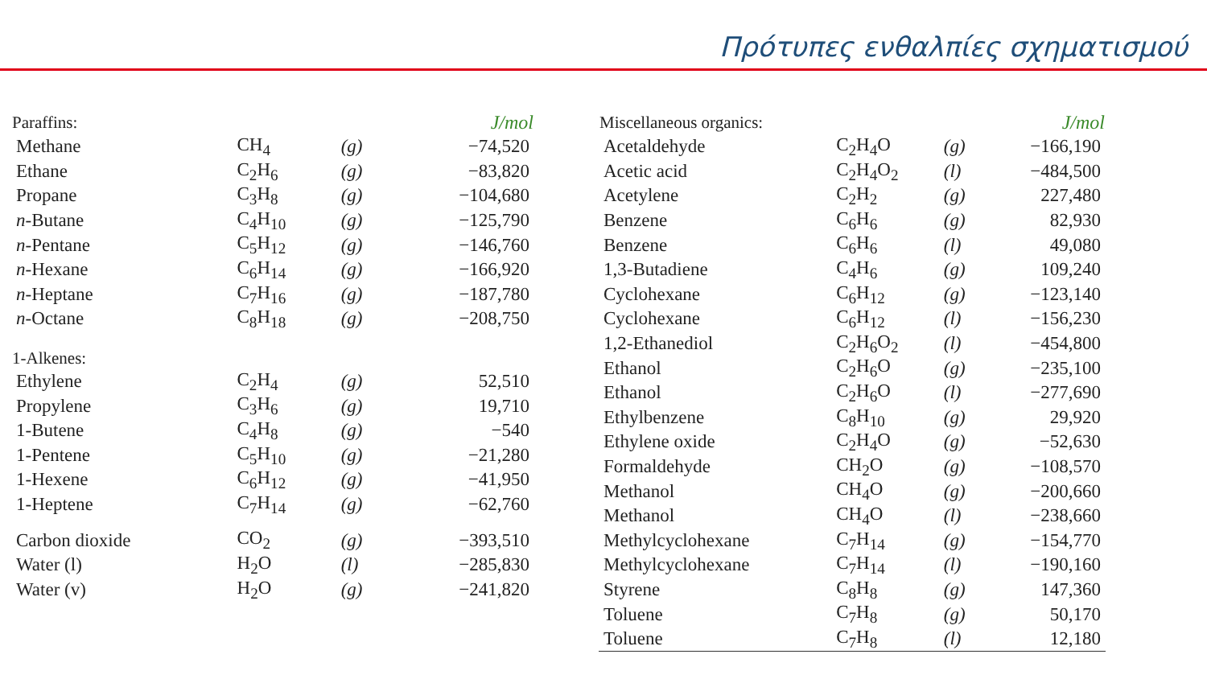Πρότυπες ενθαλπίες σχηματισμού
| Paraffins: | | | J/mol |
| --- | --- | --- | --- |
| Methane | CH<sub>4</sub> | (g) | −74,520 |
| Ethane | C<sub>2</sub>H<sub>6</sub> | (g) | −83,820 |
| Propane | C<sub>3</sub>H<sub>8</sub> | (g) | −104,680 |
| n -Butane | C<sub>4</sub>H<sub>10</sub> | (g) | −125,790 |
| n -Pentane | C<sub>5</sub>H<sub>12</sub> | (g) | −146,760 |
| n -Hexane | C<sub>6</sub>H<sub>14</sub> | (g) | −166,920 |
| n -Heptane | C<sub>7</sub>H<sub>16</sub> | (g) | −187,780 |
| n -Octane | C<sub>8</sub>H<sub>18</sub> | (g) | −208,750 |
| 1-Alkenes: | | | |
| Ethylene | C<sub>2</sub>H<sub>4</sub> | (g) | 52,510 |
| Propylene | C<sub>3</sub>H<sub>6</sub> | (g) | 19,710 |
| 1-Butene | C<sub>4</sub>H<sub>8</sub> | (g) | −540 |
| 1-Pentene | C<sub>5</sub>H<sub>10</sub> | (g) | −21,280 |
| 1-Hexene | C<sub>6</sub>H<sub>12</sub> | (g) | −41,950 |
| 1-Heptene | C<sub>7</sub>H<sub>14</sub> | (g) | −62,760 |
| Carbon dioxide | CO<sub>2</sub> | (g) | −393,510 |
| Water (l) | H<sub>2</sub>O | (l) | −285,830 |
| Water (v) | H<sub>2</sub>O | (g) | −241,820 |
| Miscellaneous organics: | | | J/mol |
| --- | --- | --- | --- |
| Acetaldehyde | C<sub>2</sub>H<sub>4</sub>O | (g) | −166,190 |
| Acetic acid | C<sub>2</sub>H<sub>4</sub>O<sub>2</sub> | (l) | −484,500 |
| Acetylene | C<sub>2</sub>H<sub>2</sub> | (g) | 227,480 |
| Benzene | C<sub>6</sub>H<sub>6</sub> | (g) | 82,930 |
| Benzene | C<sub>6</sub>H<sub>6</sub> | (l) | 49,080 |
| 1,3-Butadiene | C<sub>4</sub>H<sub>6</sub> | (g) | 109,240 |
| Cyclohexane | C<sub>6</sub>H<sub>12</sub> | (g) | −123,140 |
| Cyclohexane | C<sub>6</sub>H<sub>12</sub> | (l) | −156,230 |
| 1,2-Ethanediol | C<sub>2</sub>H<sub>6</sub>O<sub>2</sub> | (l) | −454,800 |
| Ethanol | C<sub>2</sub>H<sub>6</sub>O | (g) | −235,100 |
| Ethanol | C<sub>2</sub>H<sub>6</sub>O | (l) | −277,690 |
| Ethylbenzene | C<sub>8</sub>H<sub>10</sub> | (g) | 29,920 |
| Ethylene oxide | C<sub>2</sub>H<sub>4</sub>O | (g) | −52,630 |
| Formaldehyde | CH<sub>2</sub>O | (g) | −108,570 |
| Methanol | CH<sub>4</sub>O | (g) | −200,660 |
| Methanol | CH<sub>4</sub>O | (l) | −238,660 |
| Methylcyclohexane | C<sub>7</sub>H<sub>14</sub> | (g) | −154,770 |
| Methylcyclohexane | C<sub>7</sub>H<sub>14</sub> | (l) | −190,160 |
| Styrene | C<sub>8</sub>H<sub>8</sub> | (g) | 147,360 |
| Toluene | C<sub>7</sub>H<sub>8</sub> | (g) | 50,170 |
| Toluene | C<sub>7</sub>H<sub>8</sub> | (l) | 12,180 |